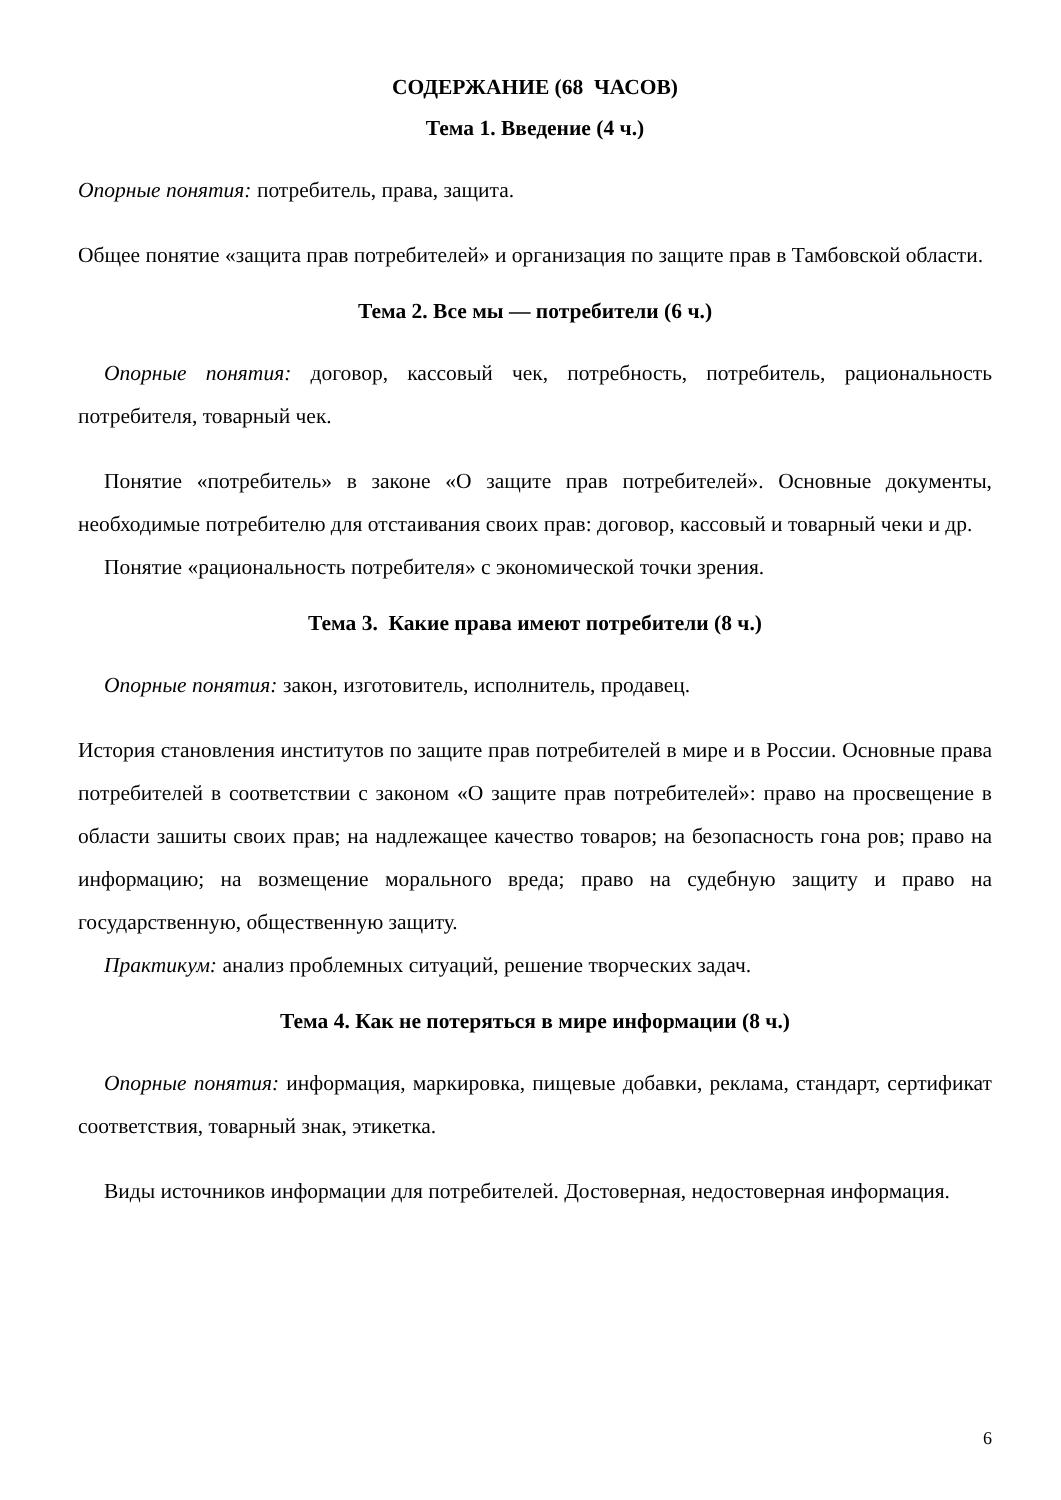СОДЕРЖАНИЕ (68 ЧАСОВ)
Тема 1. Введение (4 ч.)
Опорные понятия: потребитель, права, защита.
Общее понятие «защита прав потребителей» и организация по защите прав в Тамбовской области.
Тема 2. Все мы — потребители (6 ч.)
Опорные понятия: договор, кассовый чек, потребность, потребитель, рациональность потребителя, товарный чек.
Понятие «потребитель» в законе «О защите прав потребителей». Основные документы, необходимые потребителю для отстаивания своих прав: договор, кассовый и товарный чеки и др.
Понятие «рациональность потребителя» с экономической точки зрения.
Тема 3. Какие права имеют потребители (8 ч.)
Опорные понятия: закон, изготовитель, исполнитель, продавец.
История становления институтов по защите прав потребителей в мире и в России. Основные права потребителей в соответствии с законом «О защите прав потребителей»: право на просвещение в области зашиты своих прав; на надлежащее качество товаров; на безопасность гона ров; право на информацию; на возмещение морального вреда; право на судебную защиту и право на государственную, общественную защиту.
Практикум: анализ проблемных ситуаций, решение творческих задач.
Тема 4. Как не потеряться в мире информации (8 ч.)
Опорные понятия: информация, маркировка, пищевые добавки, реклама, стандарт, сертификат соответствия, товарный знак, этикетка.
Виды источников информации для потребителей. Достоверная, недостоверная информация.
6